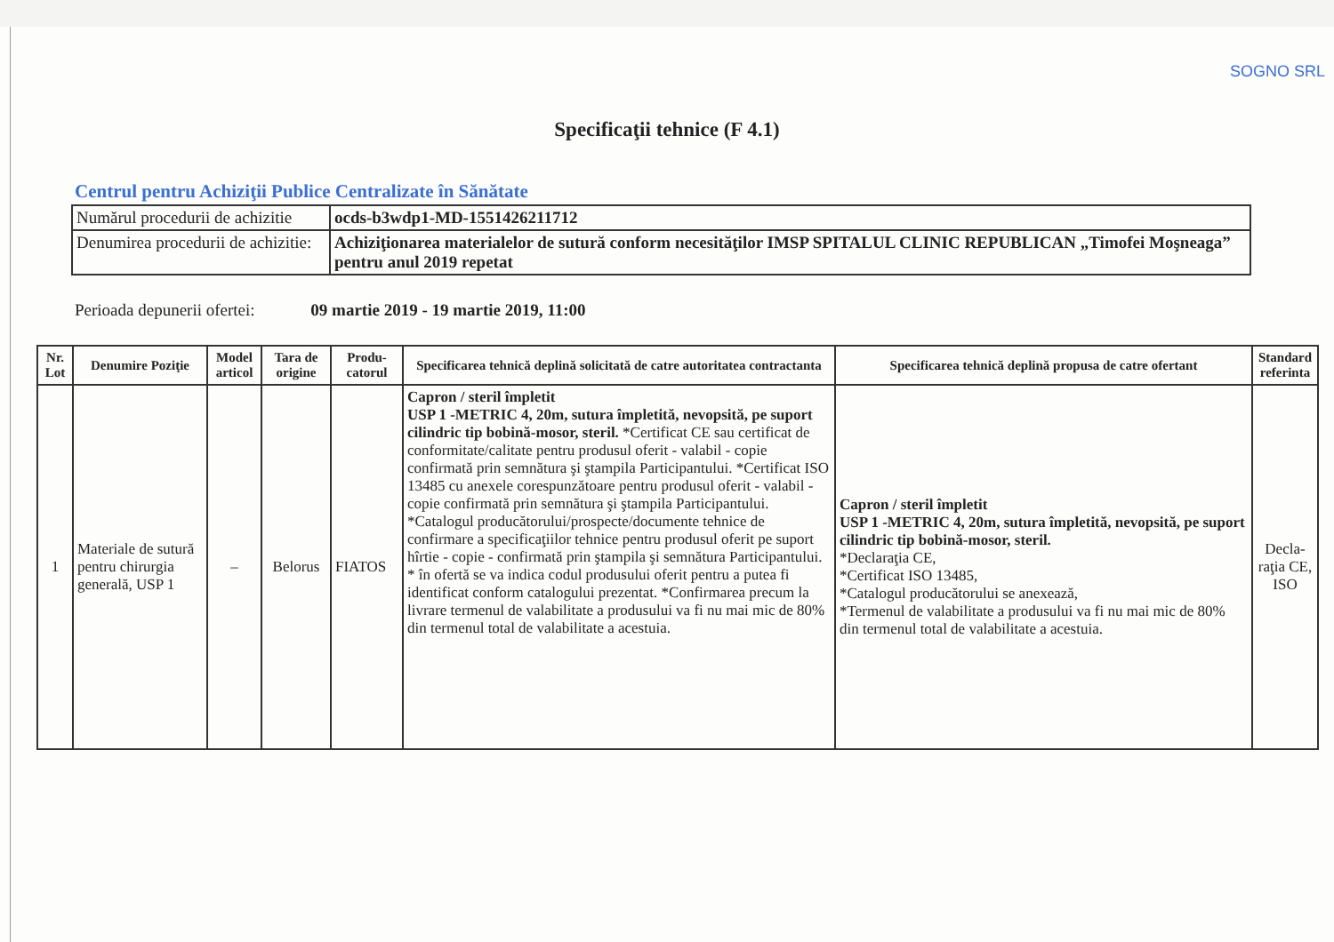SOGNO SRL
Specificaţii tehnice (F 4.1)
Centrul pentru Achiziţii Publice Centralizate în Sănătate
| Numărul procedurii de achizitie | ocds-b3wdp1-MD-1551426211712 |
| Denumirea procedurii de achizitie: | Achiziţionarea materialelor de sutură conform necesităţilor IMSP SPITALUL CLINIC REPUBLICAN „Timofei Moşneaga” pentru anul 2019 repetat |
Perioada depunerii ofertei: 09 martie 2019 - 19 martie 2019, 11:00
| Nr. Lot | Denumire Poziţie | Model articol | Tara de origine | Produ-catorul | Specificarea tehnică deplină solicitată de catre autoritatea contractanta | Specificarea tehnică deplină propusa de catre ofertant | Standard referinta |
| --- | --- | --- | --- | --- | --- | --- | --- |
| 1 | Materiale de sutură pentru chirurgia generală, USP 1 | – | Belorus | FIATOS | Capron / steril împletit USP 1 -METRIC 4, 20m, sutura împletită, nevopsită, pe suport cilindric tip bobină-mosor, steril. *Certificat CE sau certificat de conformitate/calitate pentru produsul oferit - valabil - copie confirmată prin semnătura şi ştampila Participantului. *Certificat ISO 13485 cu anexele corespunzătoare pentru produsul oferit - valabil - copie confirmată prin semnătura şi ştampila Participantului. *Catalogul producătorului/prospecte/documente tehnice de confirmare a specificaţiilor tehnice pentru produsul oferit pe suport hîrtie - copie - confirmată prin ştampila şi semnătura Participantului. * în ofertă se va indica codul produsului oferit pentru a putea fi identificat conform catalogului prezentat. *Confirmarea precum la livrare termenul de valabilitate a produsului va fi nu mai mic de 80% din termenul total de valabilitate a acestuia. | Capron / steril împletit USP 1 -METRIC 4, 20m, sutura împletită, nevopsită, pe suport cilindric tip bobină-mosor, steril. *Declaraţia CE, *Certificat ISO 13485, *Catalogul producătorului se anexează, *Termenul de valabilitate a produsului va fi nu mai mic de 80% din termenul total de valabilitate a acestuia. | Decla-raţia CE, ISO |